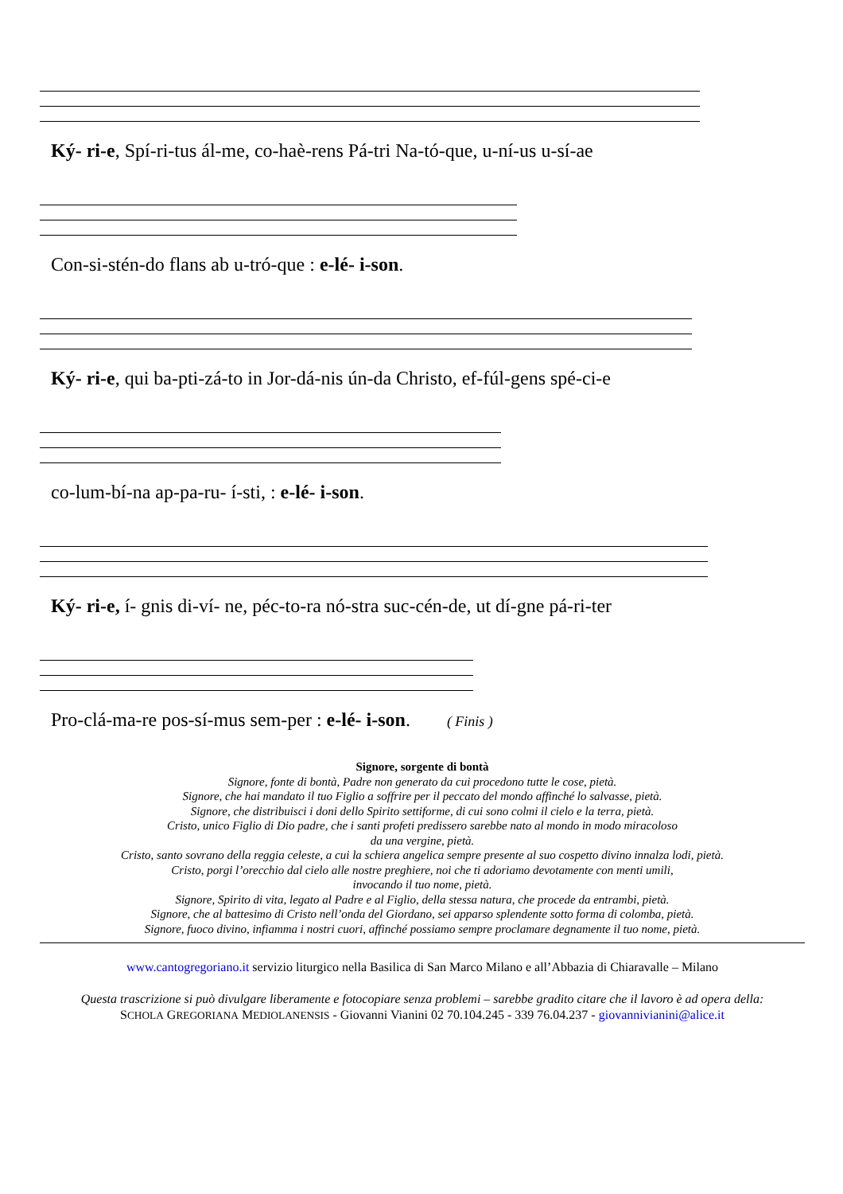Ký- ri-e, Spí-ri-tus ál-me, co-haè-rens Pá-tri Na-tó-que, u-ní-us u-sí-ae
Con-si-stén-do flans ab u-tró-que : e-lé- i-son.
Ký- ri-e, qui ba-pti-zá-to in Jor-dá-nis ún-da Christo, ef-fúl-gens spé-ci-e
co-lum-bí-na ap-pa-ru- í-sti, : e-lé- i-son.
Ký- ri-e, í- gnis di-ví- ne, péc-to-ra nó-stra suc-cén-de, ut dí-gne pá-ri-ter
Pro-clá-ma-re pos-sí-mus sem-per : e-lé- i-son. ( Finis )
Signore, sorgente di bontà
Signore, fonte di bontà, Padre non generato da cui procedono tutte le cose, pietà.
Signore, che hai mandato il tuo Figlio a soffrire per il peccato del mondo affinché lo salvasse, pietà.
Signore, che distribuisci i doni dello Spirito settiforme, di cui sono colmi il cielo e la terra, pietà.
Cristo, unico Figlio di Dio padre, che i santi profeti predissero sarebbe nato al mondo in modo miracoloso
da una vergine, pietà.
Cristo, santo sovrano della reggia celeste, a cui la schiera angelica sempre presente al suo cospetto divino innalza lodi, pietà.
Cristo, porgi l’orecchio dal cielo alle nostre preghiere, noi che ti adoriamo devotamente con menti umili,
invocando il tuo nome, pietà.
Signore, Spirito di vita, legato al Padre e al Figlio, della stessa natura, che procede da entrambi, pietà.
Signore, che al battesimo di Cristo nell’onda del Giordano, sei apparso splendente sotto forma di colomba, pietà.
Signore, fuoco divino, infiamma i nostri cuori, affinché possiamo sempre proclamare degnamente il tuo nome, pietà.
www.cantogregoriano.it servizio liturgico nella Basilica di San Marco Milano e all’Abbazia di Chiaravalle – Milano
Questa trascrizione si può divulgare liberamente e fotocopiare senza problemi – sarebbe gradito citare che il lavoro è ad opera della:
SCHOLA GREGORIANA MEDIOLANENSIS - Giovanni Vianini 02 70.104.245 - 339 76.04.237 - giovannivianini@alice.it